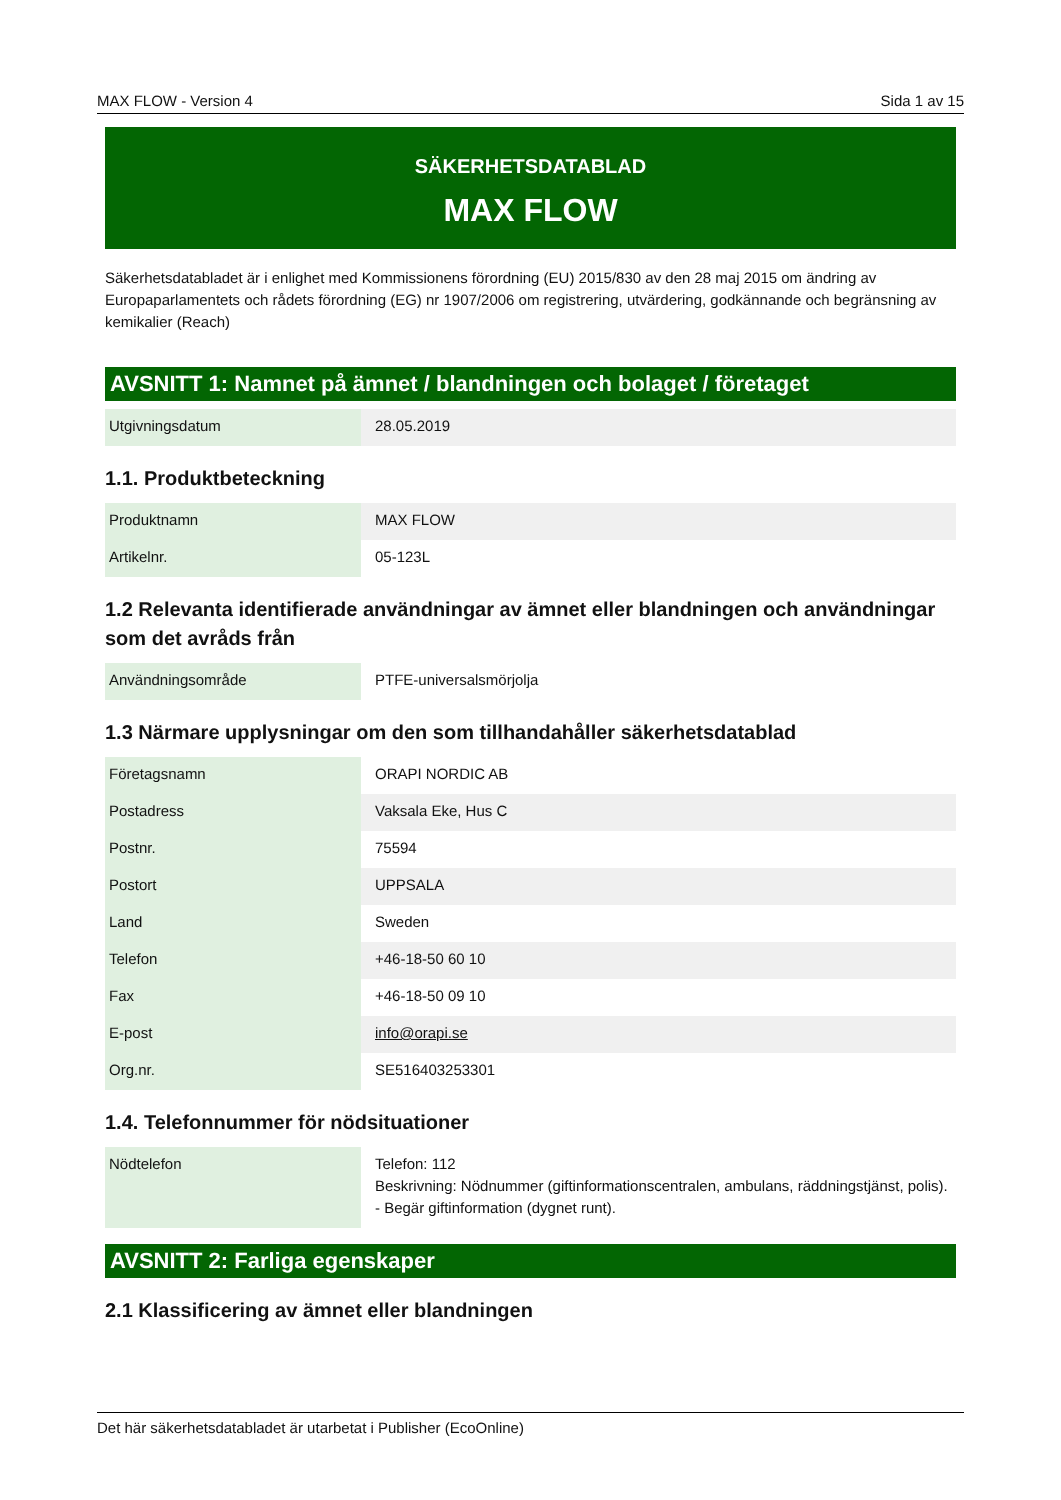MAX FLOW - Version 4 Sida 1 av 15
SÄKERHETSDATABLAD
MAX FLOW
Säkerhetsdatabladet är i enlighet med Kommissionens förordning (EU) 2015/830 av den 28 maj 2015 om ändring av Europaparlamentets och rådets förordning (EG) nr 1907/2006 om registrering, utvärdering, godkännande och begränsning av kemikalier (Reach)
AVSNITT 1: Namnet på ämnet / blandningen och bolaget / företaget
| Utgivningsdatum | 28.05.2019 |
1.1. Produktbeteckning
| Produktnamn | MAX FLOW |
| Artikelnr. | 05-123L |
1.2 Relevanta identifierade användningar av ämnet eller blandningen och användningar som det avråds från
| Användningsområde | PTFE-universalsmörjolja |
1.3 Närmare upplysningar om den som tillhandahåller säkerhetsdatablad
| Företagsnamn | ORAPI NORDIC AB |
| Postadress | Vaksala Eke, Hus C |
| Postnr. | 75594 |
| Postort | UPPSALA |
| Land | Sweden |
| Telefon | +46-18-50 60 10 |
| Fax | +46-18-50 09 10 |
| E-post | info@orapi.se |
| Org.nr. | SE516403253301 |
1.4. Telefonnummer för nödsituationer
| Nödtelefon | Telefon: 112 Beskrivning: Nödnummer (giftinformationscentralen, ambulans, räddningstjänst, polis). - Begär giftinformation (dygnet runt). |
AVSNITT 2: Farliga egenskaper
2.1 Klassificering av ämnet eller blandningen
Det här säkerhetsdatabladet är utarbetat i Publisher (EcoOnline)